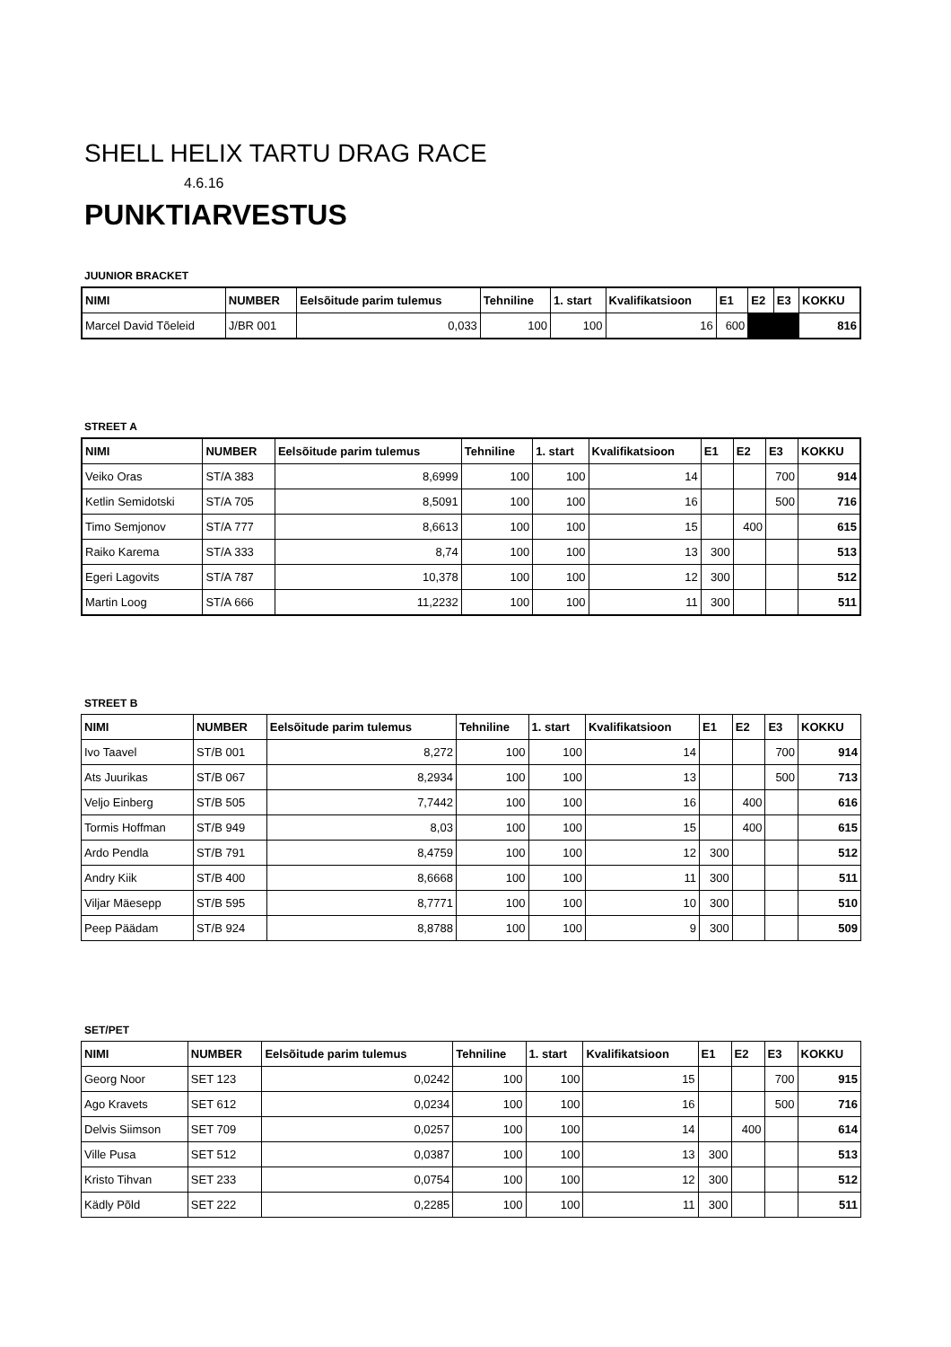SHELL HELIX TARTU DRAG RACE
4.6.16
PUNKTIARVESTUS
JUUNIOR BRACKET
| NIMI | NUMBER | Eelsõitude parim tulemus | Tehniline | 1. start | Kvalifikatsioon | E1 | E2 | E3 | KOKKU |
| --- | --- | --- | --- | --- | --- | --- | --- | --- | --- |
| Marcel David Tõeleid | J/BR 001 | 0,033 | 100 | 100 | 16 | 600 | | | 816 |
STREET A
| NIMI | NUMBER | Eelsõitude parim tulemus | Tehniline | 1. start | Kvalifikatsioon | E1 | E2 | E3 | KOKKU |
| --- | --- | --- | --- | --- | --- | --- | --- | --- | --- |
| Veiko Oras | ST/A 383 | 8,6999 | 100 | 100 | 14 | | | 700 | 914 |
| Ketlin Semidotski | ST/A 705 | 8,5091 | 100 | 100 | 16 | | | 500 | 716 |
| Timo Semjonov | ST/A 777 | 8,6613 | 100 | 100 | 15 | | 400 | | 615 |
| Raiko Karema | ST/A 333 | 8,74 | 100 | 100 | 13 | 300 | | | 513 |
| Egeri Lagovits | ST/A 787 | 10,378 | 100 | 100 | 12 | 300 | | | 512 |
| Martin Loog | ST/A 666 | 11,2232 | 100 | 100 | 11 | 300 | | | 511 |
STREET B
| NIMI | NUMBER | Eelsõitude parim tulemus | Tehniline | 1. start | Kvalifikatsioon | E1 | E2 | E3 | KOKKU |
| --- | --- | --- | --- | --- | --- | --- | --- | --- | --- |
| Ivo Taavel | ST/B 001 | 8,272 | 100 | 100 | 14 | | | 700 | 914 |
| Ats Juurikas | ST/B 067 | 8,2934 | 100 | 100 | 13 | | | 500 | 713 |
| Veljo Einberg | ST/B 505 | 7,7442 | 100 | 100 | 16 | | 400 | | 616 |
| Tormis Hoffman | ST/B 949 | 8,03 | 100 | 100 | 15 | | 400 | | 615 |
| Ardo Pendla | ST/B 791 | 8,4759 | 100 | 100 | 12 | 300 | | | 512 |
| Andry Kiik | ST/B 400 | 8,6668 | 100 | 100 | 11 | 300 | | | 511 |
| Viljar Mäesepp | ST/B 595 | 8,7771 | 100 | 100 | 10 | 300 | | | 510 |
| Peep Päädam | ST/B 924 | 8,8788 | 100 | 100 | 9 | 300 | | | 509 |
SET/PET
| NIMI | NUMBER | Eelsõitude parim tulemus | Tehniline | 1. start | Kvalifikatsioon | E1 | E2 | E3 | KOKKU |
| --- | --- | --- | --- | --- | --- | --- | --- | --- | --- |
| Georg Noor | SET 123 | 0,0242 | 100 | 100 | 15 | | | 700 | 915 |
| Ago Kravets | SET 612 | 0,0234 | 100 | 100 | 16 | | | 500 | 716 |
| Delvis Siimson | SET 709 | 0,0257 | 100 | 100 | 14 | | 400 | | 614 |
| Ville Pusa | SET 512 | 0,0387 | 100 | 100 | 13 | 300 | | | 513 |
| Kristo Tihvan | SET 233 | 0,0754 | 100 | 100 | 12 | 300 | | | 512 |
| Kädly Põld | SET 222 | 0,2285 | 100 | 100 | 11 | 300 | | | 511 |